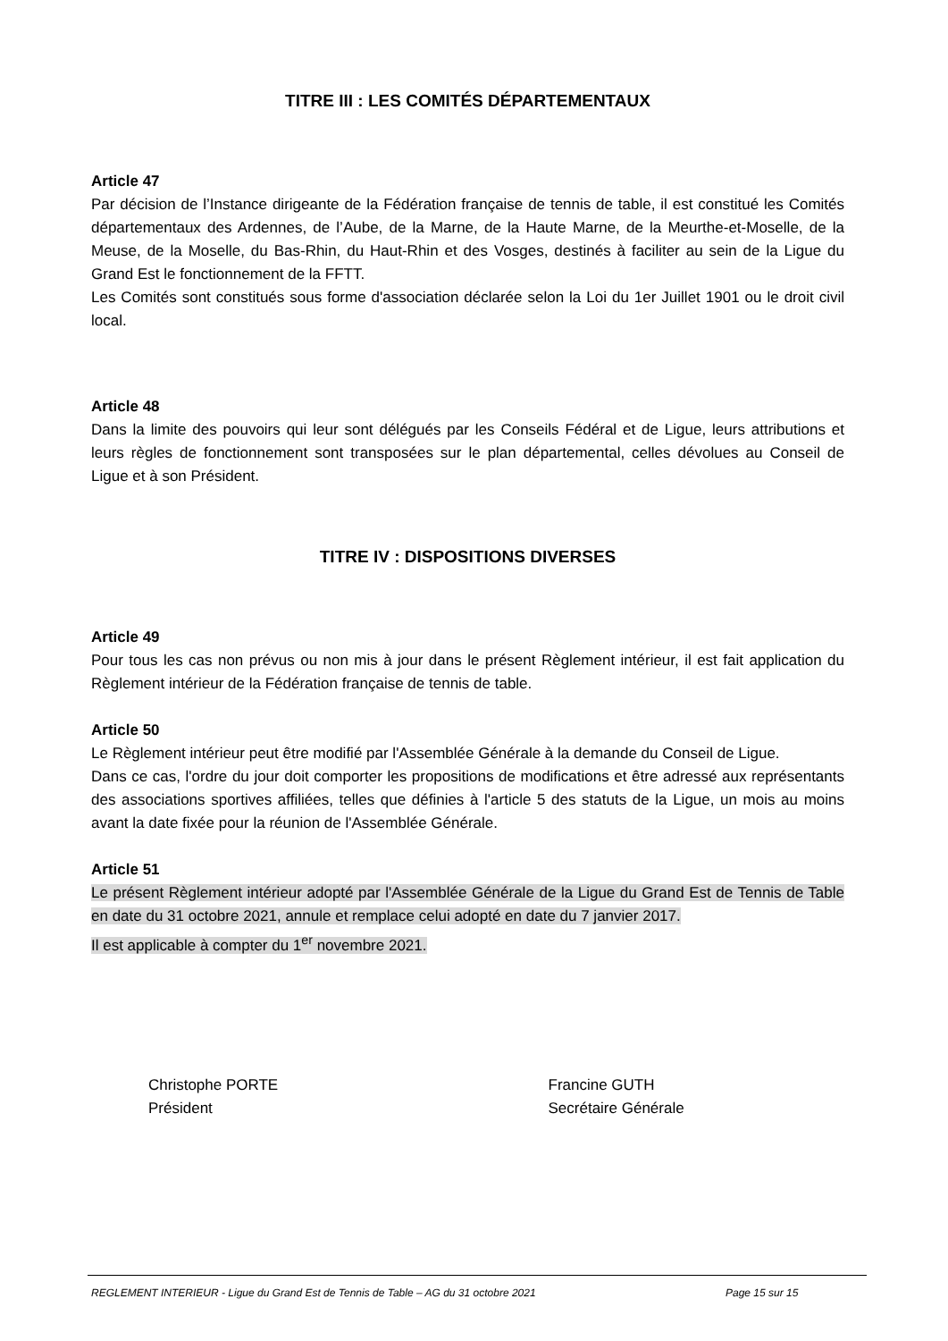TITRE III : LES COMITÉS DÉPARTEMENTAUX
Article 47
Par décision de l’Instance dirigeante de la Fédération française de tennis de table, il est constitué les Comités départementaux des Ardennes, de l’Aube, de la Marne, de la Haute Marne, de la Meurthe-et-Moselle, de la Meuse, de la Moselle, du Bas-Rhin, du Haut-Rhin et des Vosges, destinés à faciliter au sein de la Ligue du Grand Est le fonctionnement de la FFTT.
Les Comités sont constitués sous forme d'association déclarée selon la Loi du 1er Juillet 1901 ou le droit civil local.
Article 48
Dans la limite des pouvoirs qui leur sont délégués par les Conseils Fédéral et de Ligue, leurs attributions et leurs règles de fonctionnement sont transposées sur le plan départemental, celles dévolues au Conseil de Ligue et à son Président.
TITRE IV : DISPOSITIONS DIVERSES
Article 49
Pour tous les cas non prévus ou non mis à jour dans le présent Règlement intérieur, il est fait application du Règlement intérieur de la Fédération française de tennis de table.
Article 50
Le Règlement intérieur peut être modifié par l'Assemblée Générale à la demande du Conseil de Ligue.
Dans ce cas, l'ordre du jour doit comporter les propositions de modifications et être adressé aux représentants des associations sportives affiliées, telles que définies à l'article 5 des statuts de la Ligue, un mois au moins avant la date fixée pour la réunion de l'Assemblée Générale.
Article 51
Le présent Règlement intérieur adopté par l'Assemblée Générale de la Ligue du Grand Est de Tennis de Table en date du 31 octobre 2021, annule et remplace celui adopté en date du 7 janvier 2017.
Il est applicable à compter du 1<sup>er</sup> novembre 2021.
Christophe PORTE
Président
Francine GUTH
Secrétaire Générale
REGLEMENT INTERIEUR - Ligue du Grand Est de Tennis de Table – AG du 31 octobre 2021 Page 15 sur 15